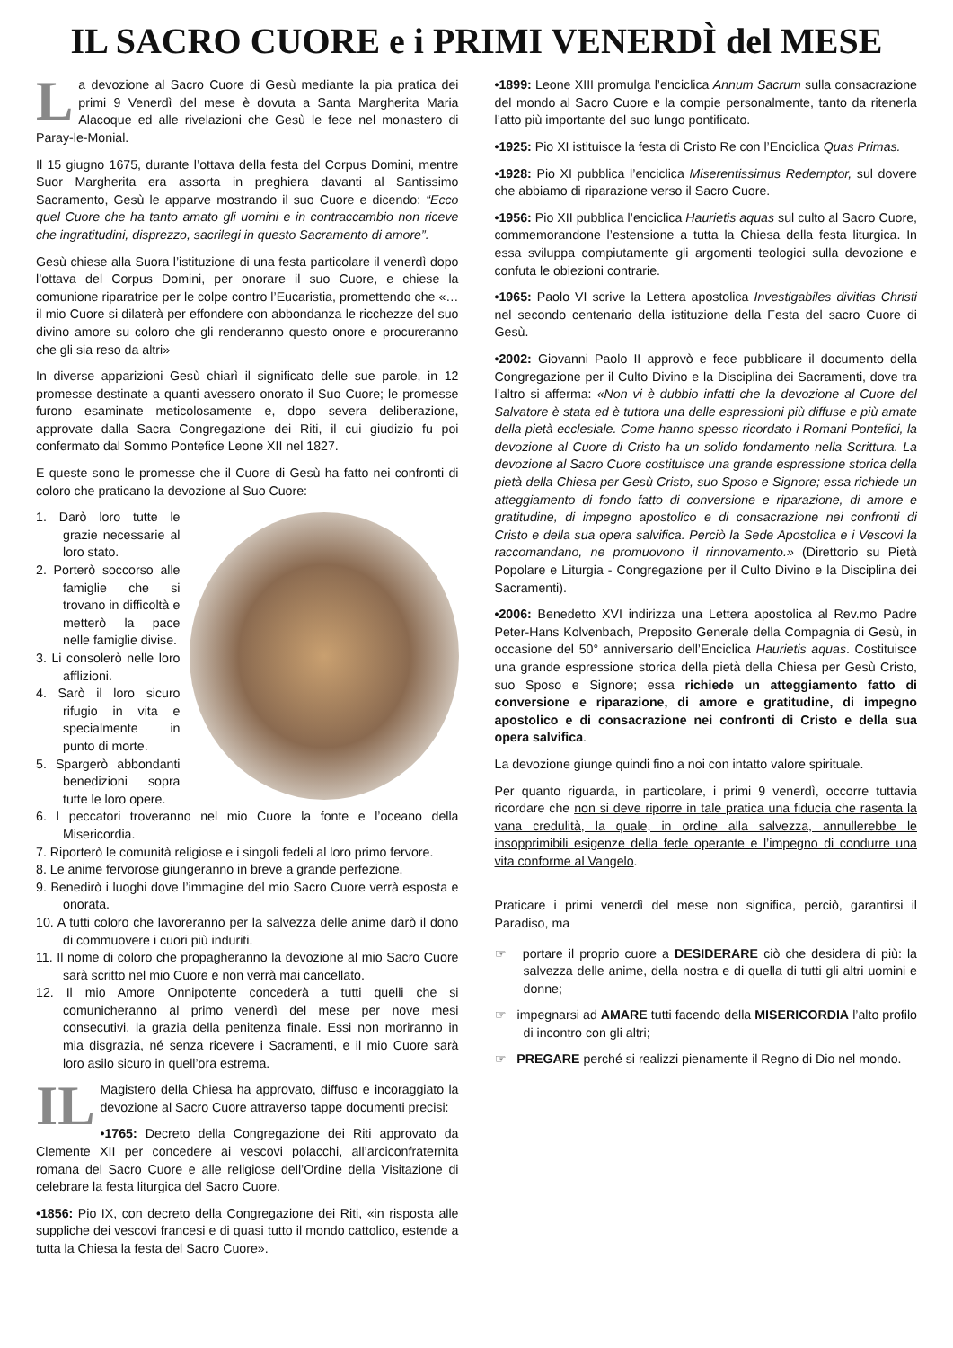IL SACRO CUORE e i PRIMI VENERDÌ del MESE
La devozione al Sacro Cuore di Gesù mediante la pia pratica dei primi 9 Venerdì del mese è dovuta a Santa Margherita Maria Alacoque ed alle rivelazioni che Gesù le fece nel monastero di Paray-le-Monial.
Il 15 giugno 1675, durante l’ottava della festa del Corpus Domini, mentre Suor Margherita era assorta in preghiera davanti al Santissimo Sacramento, Gesù le apparve mostrando il suo Cuore e dicendo: “Ecco quel Cuore che ha tanto amato gli uomini e in contraccambio non riceve che ingratitudini, disprezzo, sacrilegi in questo Sacramento di amore”.
Gesù chiese alla Suora l’istituzione di una festa particolare il venerdì dopo l’ottava del Corpus Domini, per onorare il suo Cuore, e chiese la comunione riparatrice per le colpe contro l’Eucaristia, promettendo che «…il mio Cuore si dilaterà per effondere con abbondanza le ricchezze del suo divino amore su coloro che gli renderanno questo onore e procureranno che gli sia reso da altri»
In diverse apparizioni Gesù chiarì il significato delle sue parole, in 12 promesse destinate a quanti avessero onorato il Suo Cuore; le promesse furono esaminate meticolosamente e, dopo severa deliberazione, approvate dalla Sacra Congregazione dei Riti, il cui giudizio fu poi confermato dal Sommo Pontefice Leone XII nel 1827.
E queste sono le promesse che il Cuore di Gesù ha fatto nei confronti di coloro che praticano la devozione al Suo Cuore:
1. Darò loro tutte le grazie necessarie al loro stato.
2. Porterò soccorso alle famiglie che si trovano in difficoltà e metterò la pace nelle famiglie divise.
3. Li consolerò nelle loro afflizioni.
4. Sarò il loro sicuro rifugio in vita e specialmente in punto di morte.
5. Spargerò abbondanti benedizioni sopra tutte le loro opere.
6. I peccatori troveranno nel mio Cuore la fonte e l’oceano della Misericordia.
7. Riporterò le comunità religiose e i singoli fedeli al loro primo fervore.
8. Le anime fervorose giungeranno in breve a grande perfezione.
9. Benedirò i luoghi dove l’immagine del mio Sacro Cuore verrà esposta e onorata.
10. A tutti coloro che lavoreranno per la salvezza delle anime darò il dono di commuovere i cuori più induriti.
11. Il nome di coloro che propagheranno la devozione al mio Sacro Cuore sarà scritto nel mio Cuore e non verrà mai cancellato.
12. Il mio Amore Onnipotente concederà a tutti quelli che si comunicheranno al primo venerdì del mese per nove mesi consecutivi, la grazia della penitenza finale. Essi non moriranno in mia disgrazia, né senza ricevere i Sacramenti, e il mio Cuore sarà loro asilo sicuro in quell’ora estrema.
IL Magistero della Chiesa ha approvato, diffuso e incoraggiato la devozione al Sacro Cuore attraverso tappe documenti precisi:
•1765: Decreto della Congregazione dei Riti approvato da Clemente XII per concedere ai vescovi polacchi, all’arciconfraternita romana del Sacro Cuore e alle religiose dell’Ordine della Visitazione di celebrare la festa liturgica del Sacro Cuore.
•1856: Pio IX, con decreto della Congregazione dei Riti, «in risposta alle suppliche dei vescovi francesi e di quasi tutto il mondo cattolico, estende a tutta la Chiesa la festa del Sacro Cuore».
•1899: Leone XIII promulga l’enciclica Annum Sacrum sulla consacrazione del mondo al Sacro Cuore e la compie personalmente, tanto da ritenerla l’atto più importante del suo lungo pontificato.
•1925: Pio XI istituisce la festa di Cristo Re con l’Enciclica Quas Primas.
•1928: Pio XI pubblica l’enciclica Miserentissimus Redemptor, sul dovere che abbiamo di riparazione verso il Sacro Cuore.
•1956: Pio XII pubblica l’enciclica Haurietis aquas sul culto al Sacro Cuore, commemorandone l’estensione a tutta la Chiesa della festa liturgica. In essa sviluppa compiutamente gli argomenti teologici sulla devozione e confuta le obiezioni contrarie.
•1965: Paolo VI scrive la Lettera apostolica Investigabiles divitias Christi nel secondo centenario della istituzione della Festa del sacro Cuore di Gesù.
•2002: Giovanni Paolo II approvò e fece pubblicare il documento della Congregazione per il Culto Divino e la Disciplina dei Sacramenti, dove tra l’altro si afferma: «Non vi è dubbio infatti che la devozione al Cuore del Salvatore è stata ed è tuttora una delle espressioni più diffuse e più amate della pietà ecclesiale. Come hanno spesso ricordato i Romani Pontefici, la devozione al Cuore di Cristo ha un solido fondamento nella Scrittura. La devozione al Sacro Cuore costituisce una grande espressione storica della pietà della Chiesa per Gesù Cristo, suo Sposo e Signore; essa richiede un atteggiamento di fondo fatto di conversione e riparazione, di amore e gratitudine, di impegno apostolico e di consacrazione nei confronti di Cristo e della sua opera salvifica. Perciò la Sede Apostolica e i Vescovi la raccomandano, ne promuovono il rinnovamento.» (Direttorio su Pietà Popolare e Liturgia - Congregazione per il Culto Divino e la Disciplina dei Sacramenti).
•2006: Benedetto XVI indirizza una Lettera apostolica al Rev.mo Padre Peter-Hans Kolvenbach, Preposito Generale della Compagnia di Gesù, in occasione del 50° anniversario dell’Enciclica Haurietis aquas. Costituisce una grande espressione storica della pietà della Chiesa per Gesù Cristo, suo Sposo e Signore; essa richiede un atteggiamento fatto di conversione e riparazione, di amore e gratitudine, di impegno apostolico e di consacrazione nei confronti di Cristo e della sua opera salvifica.
La devozione giunge quindi fino a noi con intatto valore spirituale.
Per quanto riguarda, in particolare, i primi 9 venerdì, occorre tuttavia ricordare che non si deve riporre in tale pratica una fiducia che rasenta la vana credulità, la quale, in ordine alla salvezza, annullerebbe le insopprimibili esigenze della fede operante e l’impegno di condurre una vita conforme al Vangelo.
Praticare i primi venerdì del mese non significa, perciò, garantirsi il Paradiso, ma
☞ portare il proprio cuore a DESIDERARE ciò che desidera di più: la salvezza delle anime, della nostra e di quella di tutti gli altri uomini e donne;
☞ impegnarsi ad AMARE tutti facendo della MISERICORDIA l’alto profilo di incontro con gli altri;
☞ PREGARE perché si realizzi pienamente il Regno di Dio nel mondo.